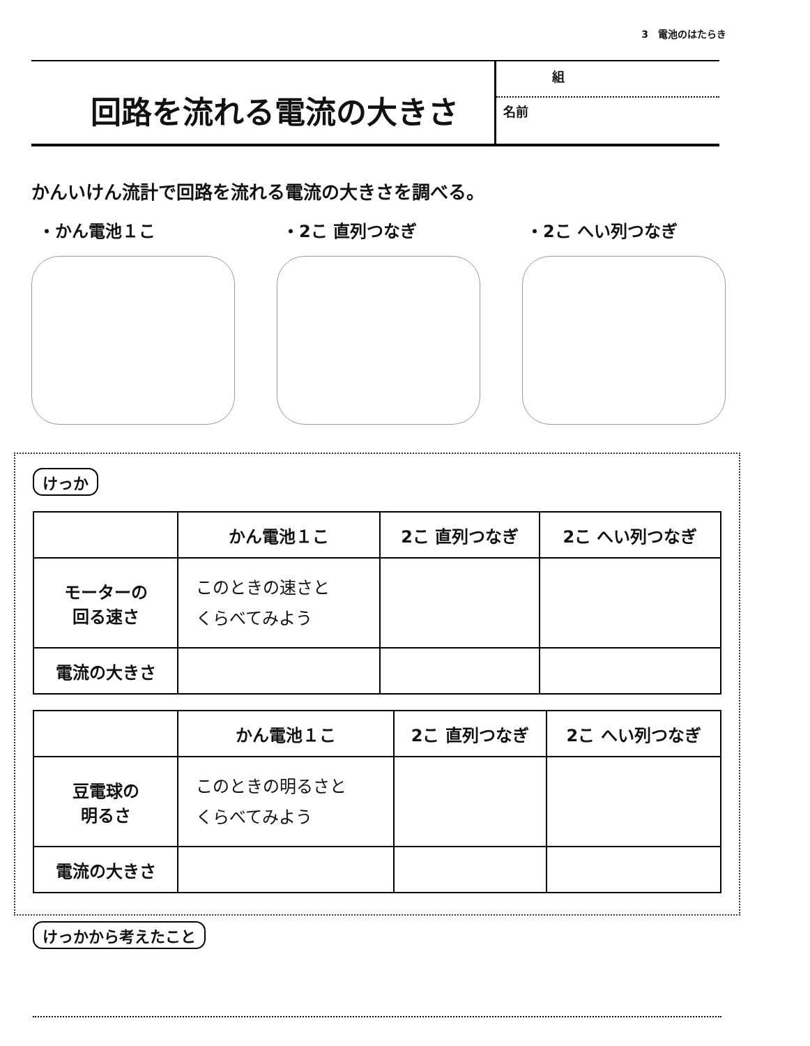3　電池のはたらき
回路を流れる電流の大きさ
組
名前
かんいけん流計で回路を流れる電流の大きさを調べる。
・かん電池１こ ・2こ 直列つなぎ ・2こ へい列つなぎ
けっか
| | かん電池１こ | 2こ 直列つなぎ | 2こ へい列つなぎ |
| --- | --- | --- | --- |
| モーターの 回る速さ | このときの速さと くらべてみよう | | |
| 電流の大きさ | | | |
| | かん電池１こ | 2こ 直列つなぎ | 2こ へい列つなぎ |
| --- | --- | --- | --- |
| 豆電球の 明るさ | このときの明るさと くらべてみよう | | |
| 電流の大きさ | | | |
けっかから考えたこと